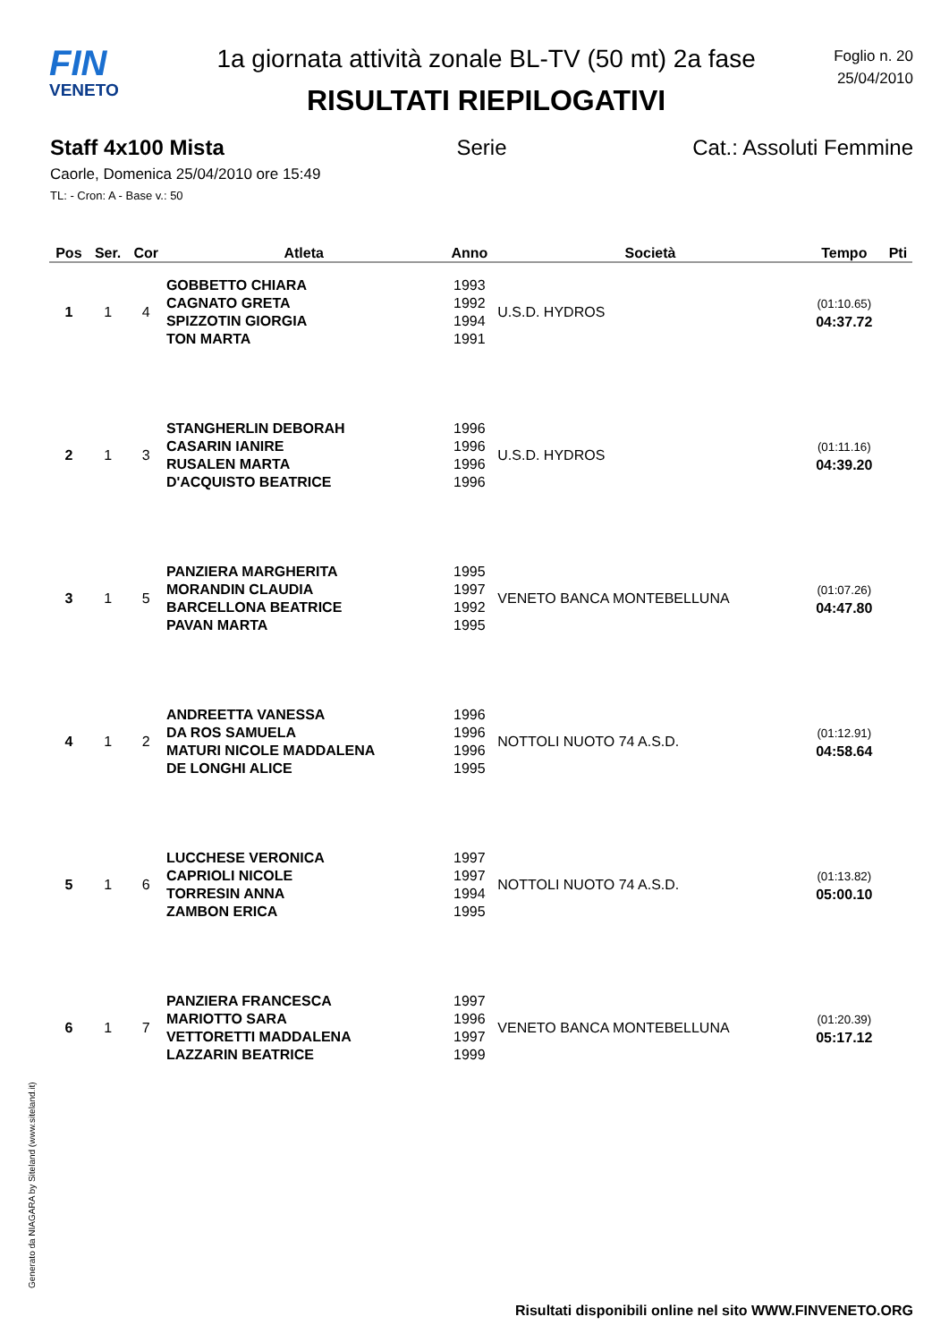FIN
VENETO
1a giornata attività zonale BL-TV (50 mt) 2a fase
RISULTATI RIEPILOGATIVI
Foglio n. 20
25/04/2010
Staff 4x100 Mista Serie Cat.: Assoluti Femmine
Caorle, Domenica 25/04/2010 ore 15:49
TL: - Cron: A - Base v.: 50
| Pos | Ser. | Cor | Atleta | Anno | Società | Tempo | Pti |
| --- | --- | --- | --- | --- | --- | --- | --- |
| 1 | 1 | 4 | GOBBETTO CHIARA CAGNATO GRETA SPIZZOTIN GIORGIA TON MARTA | 1993 1992 1994 1991 | U.S.D. HYDROS | (01:10.65) 04:37.72 | |
| 2 | 1 | 3 | STANGHERLIN DEBORAH CASARIN IANIRE RUSALEN MARTA D'ACQUISTO BEATRICE | 1996 1996 1996 1996 | U.S.D. HYDROS | (01:11.16) 04:39.20 | |
| 3 | 1 | 5 | PANZIERA MARGHERITA MORANDIN CLAUDIA BARCELLONA BEATRICE PAVAN MARTA | 1995 1997 1992 1995 | VENETO BANCA MONTEBELLUNA | (01:07.26) 04:47.80 | |
| 4 | 1 | 2 | ANDREETTA VANESSA DA ROS SAMUELA MATURI NICOLE MADDALENA DE LONGHI ALICE | 1996 1996 1996 1995 | NOTTOLI NUOTO 74 A.S.D. | (01:12.91) 04:58.64 | |
| 5 | 1 | 6 | LUCCHESE VERONICA CAPRIOLI NICOLE TORRESIN ANNA ZAMBON ERICA | 1997 1997 1994 1995 | NOTTOLI NUOTO 74 A.S.D. | (01:13.82) 05:00.10 | |
| 6 | 1 | 7 | PANZIERA FRANCESCA MARIOTTO SARA VETTORETTI MADDALENA LAZZARIN BEATRICE | 1997 1996 1997 1999 | VENETO BANCA MONTEBELLUNA | (01:20.39) 05:17.12 | |
Generato da NIAGARA by Siteland (www.siteland.it)
Risultati disponibili online nel sito WWW.FINVENETO.ORG